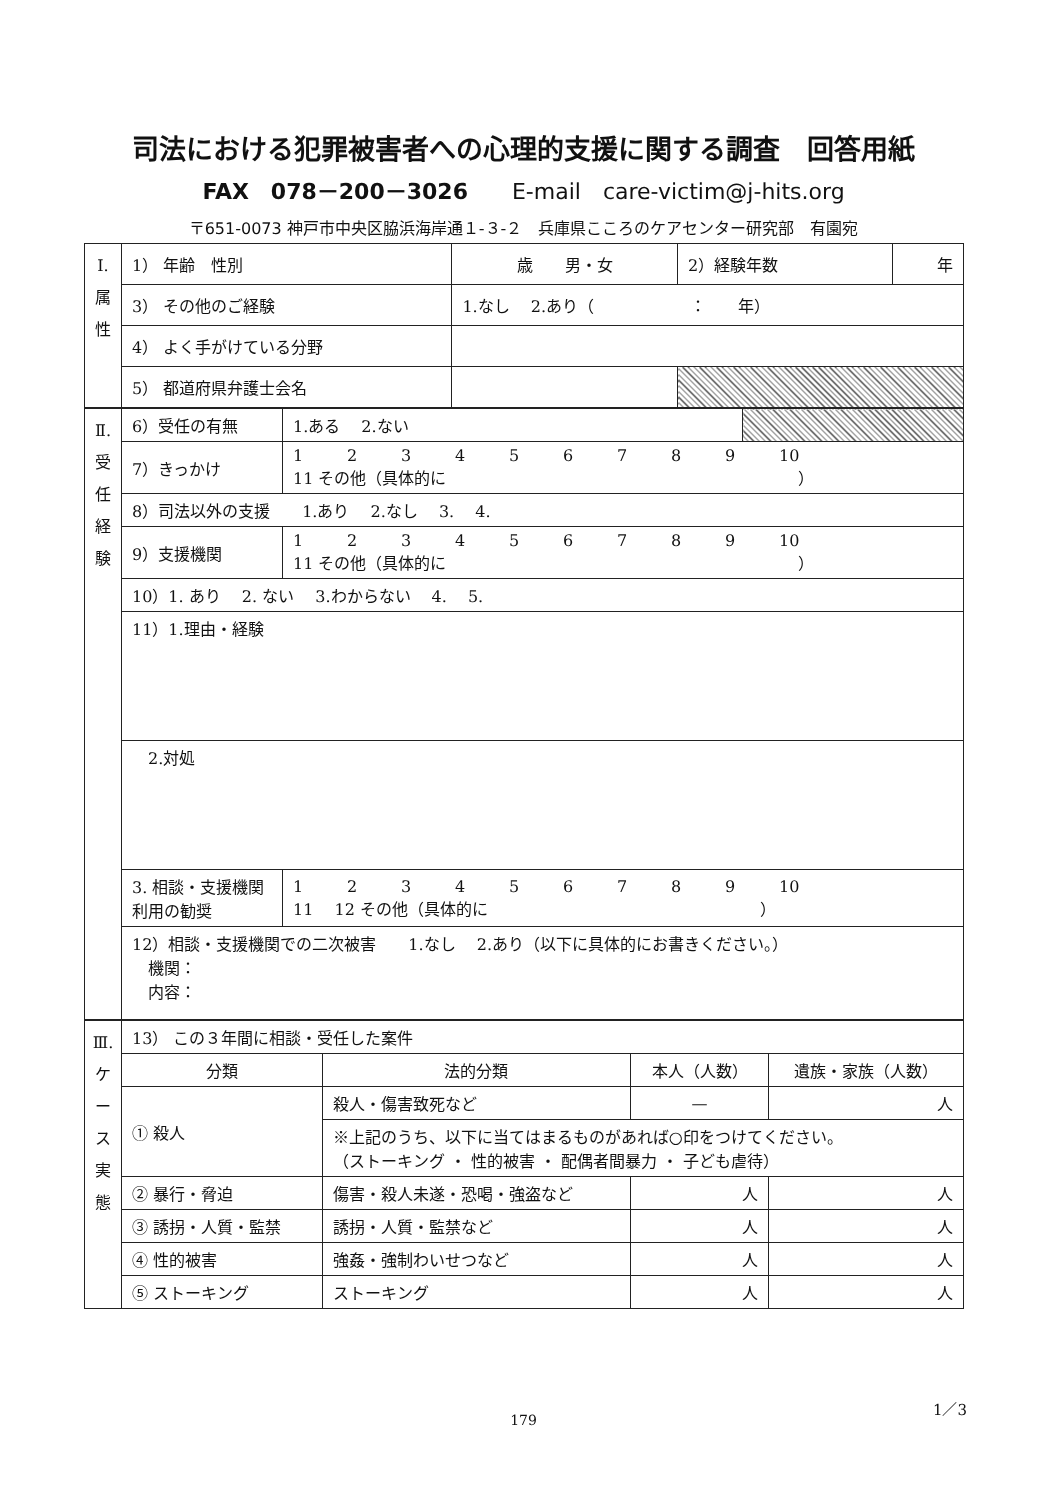司法における犯罪被害者への心理的支援に関する調査　回答用紙
FAX　078－200－3026　　E-mail　care-victim@j-hits.org
〒651-0073 神戸市中央区脇浜海岸通１-３-２　兵庫県こころのケアセンター研究部　有園宛
| Ⅰ. 属 性 | 1） 年齢 性別 | 歳 男・女 | 2）経験年数 | 年 |
| | 3） その他のご経験 | 1.なし 2.あり（ ： 年） | | |
| | 4） よく手がけている分野 | | | |
| | 5） 都道府県弁護士会名 | | | |
| Ⅱ. 受 任 経 験 | 6）受任の有無 | | 1.ある 2.ない | |
| | 7）きっかけ | 1 2 3 4 5 6 7 8 9 10 11 その他（具体的に ） | | |
| | 8）司法以外の支援 1.あり 2.なし 3. 4. | | | |
| | 9）支援機関 | 1 2 3 4 5 6 7 8 9 10 11 その他（具体的に ） | | |
| | 10）1. あり 2. ない 3.わからない 4. 5. | | | |
| | 11）1.理由・経験 | | | |
| | 2.対処 | | | |
| | 3. 相談・支援機関 利用の勧奨 | 1 2 3 4 5 6 7 8 9 10 11 12 その他（具体的に ） | | |
| | 12）相談・支援機関での二次被害 1.なし 2.あり（以下に具体的にお書きください。） 機関： 内容： | | | |
| Ⅲ. ケ ー ス 実 態 | 13） この３年間に相談・受任した案件 | | | |
| | 分類 | 法的分類 | 本人（人数） | 遺族・家族（人数） |
| | ① 殺人 | 殺人・傷害致死など | — | 人 |
| | | ※上記のうち、以下に当てはまるものがあれば○印をつけてください。 （ストーキング ・ 性的被害 ・ 配偶者間暴力 ・ 子ども虐待） | | |
| | ② 暴行・脅迫 | 傷害・殺人未遂・恐喝・強盗など | 人 | 人 |
| | ③ 誘拐・人質・監禁 | 誘拐・人質・監禁など | 人 | 人 |
| | ④ 性的被害 | 強姦・強制わいせつなど | 人 | 人 |
| | ⑤ ストーキング | ストーキング | 人 | 人 |
1／3
179